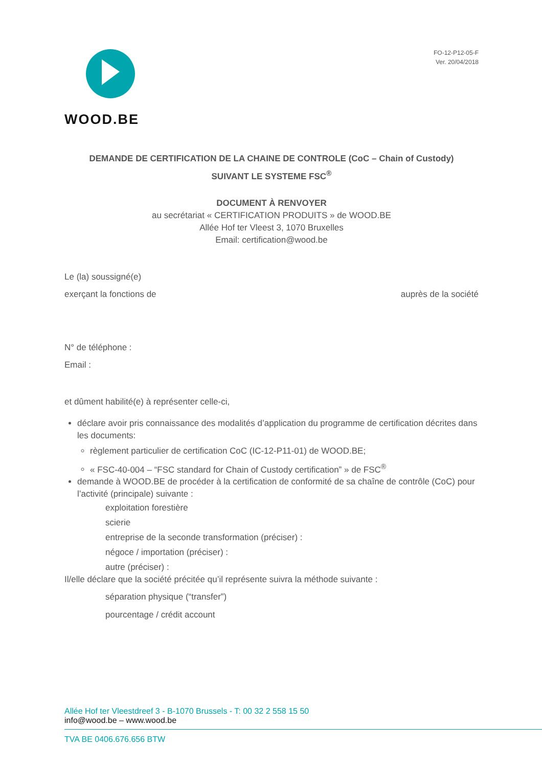WOOD.BE
FO-12-P12-05-F
Ver. 20/04/2018
DEMANDE DE CERTIFICATION DE LA CHAINE DE CONTROLE (CoC – Chain of Custody)
SUIVANT LE SYSTEME FSC<sup>®</sup>
DOCUMENT À RENVOYER
au secrétariat « CERTIFICATION PRODUITS » de WOOD.BE
Allée Hof ter Vleest 3, 1070 Bruxelles
Email: certification@wood.be
Le (la) soussigné(e)
exerçant la fonctions de auprès de la société
N° de téléphone :
Email :
et dûment habilité(e) à représenter celle-ci,
déclare avoir pris connaissance des modalités d’application du programme de certification décrites dans les documents:
règlement particulier de certification CoC (IC-12-P11-01) de WOOD.BE;
« FSC-40-004 – “FSC standard for Chain of Custody certification” » de FSC<sup>®</sup>
demande à WOOD.BE de procéder à la certification de conformité de sa chaîne de contrôle (CoC) pour l’activité (principale) suivante :
exploitation forestière
scierie
entreprise de la seconde transformation (préciser) :
négoce / importation (préciser) :
autre (préciser) :
Il/elle déclare que la société précitée qu’il représente suivra la méthode suivante :
séparation physique (“transfer”)
pourcentage / crédit account
Allée Hof ter Vleestdreef 3 - B-1070 Brussels - T: 00 32 2 558 15 50
info@wood.be – www.wood.be
TVA BE 0406.676.656 BTW